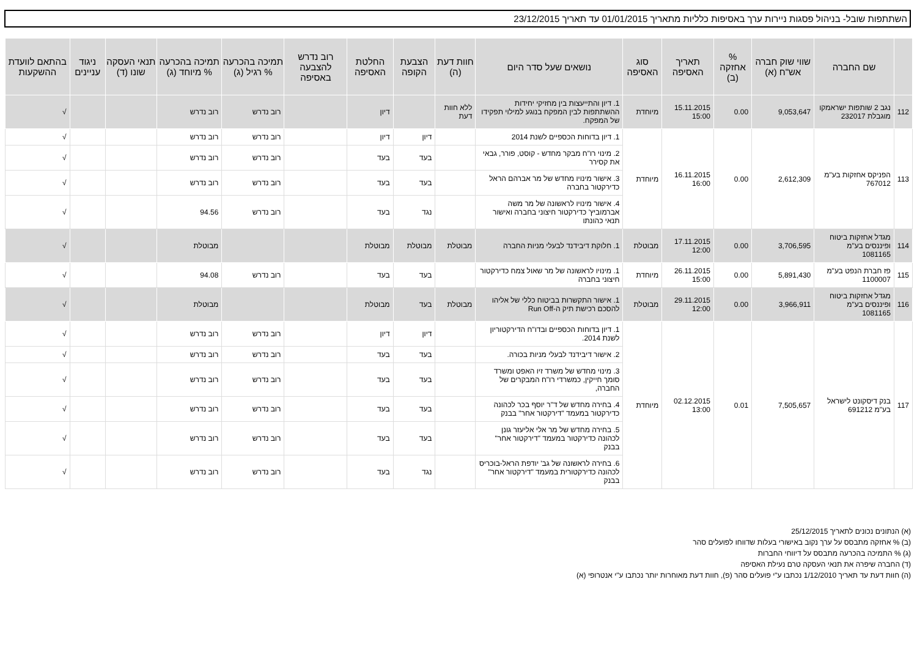השתתפות שובל- בניהול פסגות ניירות ערך באסיפות כלליות מתאריך 01/01/2015 עד תאריך 23/12/2015
| | שם החברה | שווי שוק חברה אש"ח (א) | % אחזקה (ב) | תאריך האסיפה | סוג האסיפה | נושאים שעל סדר היום | חוות דעת (ה) | הצבעת הקופה | החלטת האסיפה | רוב נדרש להצבעה באסיפה | תמיכה בהכרעה % רגיל (ג) | תמיכה בהכרעה % מיוחד (ג) | תנאי העסקה שונו (ד) | ניגוד עניינים | בהתאם לוועדת ההשקעות |
| --- | --- | --- | --- | --- | --- | --- | --- | --- | --- | --- | --- | --- | --- | --- | --- |
| 112 | נגב 2 שותפות ישראמקו מוגבלת 232017 | 9,053,647 | 0.00 | 15.11.2015 15:00 | מיוחדת | 1. דיון והתייעצות בין מחזיקי יחידות ההשתתפות לבין המפקח בנוגע למילוי תפקידו של המפקח. | ללא חוות דעת | | דיון | | רוב נדרש | רוב נדרש | | | √ |
| 113 | הפניקס אחזקות בע"מ 767012 | 2,612,309 | 0.00 | 16.11.2015 16:00 | מיוחדת | 1. דיון בדוחות הכספיים לשנת 2014 | | דיון | דיון | | רוב נדרש | רוב נדרש | | | √ |
| | | | | | | 2. מינוי רו"ח מבקר מחדש - קוסט, פורר, גבאי את קסירר | | בעד | בעד | | רוב נדרש | רוב נדרש | | | √ |
| | | | | | | 3. אישור מינויו מחדש של מר אברהם הראל כדירקטור בחברה | | בעד | בעד | | רוב נדרש | רוב נדרש | | | √ |
| | | | | | | 4. אישור מינויו לראשונה של מר משה אברמוביץ' כדירקטור חיצוני בחברה ואישור תנאי כהונתו | | נגד | בעד | | רוב נדרש | 94.56 | | | √ |
| 114 | מגדל אחזקות ביטוח ופיננסים בע"מ 1081165 | 3,706,595 | 0.00 | 17.11.2015 12:00 | מבוטלת | 1. חלוקת דיבידנד לבעלי מניות החברה | מבוטלת | מבוטלת | מבוטלת | | | מבוטלת | | | √ |
| 115 | פז חברת הנפט בע"מ 1100007 | 5,891,430 | 0.00 | 26.11.2015 15:00 | מיוחדת | 1. מינויו לראשונה של מר שאול צמח כדירקטור חיצוני בחברה | | בעד | בעד | | רוב נדרש | 94.08 | | | √ |
| 116 | מגדל אחזקות ביטוח ופיננסים בע"מ 1081165 | 3,966,911 | 0.00 | 29.11.2015 12:00 | מבוטלת | 1. אישור התקשרות בביטוח כללי של אליהו להסכם רכישת תיק ה-Run Off | מבוטלת | בעד | מבוטלת | | | מבוטלת | | | √ |
| 117 | בנק דיסקונט לישראל בע"מ 691212 | 7,505,657 | 0.01 | 02.12.2015 13:00 | מיוחדת | 1. דיון בדוחות הכספיים ובדו"ח הדירקטוריון לשנת 2014. | | דיון | דיון | | רוב נדרש | רוב נדרש | | | √ |
| | | | | | | 2. אישור דיבידנד לבעלי מניות בכורה. | | בעד | בעד | | רוב נדרש | רוב נדרש | | | √ |
| | | | | | | 3. מינוי מחדש של משרד זיו האפט ומשרד סומך חייקין, כמשרדי רו"ח המבקרים של החברה, | | בעד | בעד | | רוב נדרש | רוב נדרש | | | √ |
| | | | | | | 4. בחירה מחדש של ד"ר יוסף בכר לכהונה כדירקטור במעמד "דירקטור אחר" בבנק | | בעד | בעד | | רוב נדרש | רוב נדרש | | | √ |
| | | | | | | 5. בחירה מחדש של מר אלי אליעזר גונן לכהונה כדירקטור במעמד "דירקטור אחר" בבנק | | בעד | בעד | | רוב נדרש | רוב נדרש | | | √ |
| | | | | | | 6. בחירה לראשונה של גב' יודפת הראל-בוכריס לכהונה כדירקטורית במעמד "דירקטור אחר" בבנק | | נגד | בעד | | רוב נדרש | רוב נדרש | | | √ |
(א) הנתונים נכונים לתאריך 25/12/2015
(ב) % אחזקה מתבסס על ערך נקוב באישורי בעלות שדווחו לפועלים סהר
(ג) % התמיכה בהכרעה מתבסס על דיווחי החברות
(ד) החברה שיפרה את תנאי העסקה טרם נעילת האסיפה
(ה) חוות דעת עד תאריך 1/12/2010 נכתבו ע"י פועלים סהר (פ), חוות דעת מאוחרות יותר נכתבו ע"י אנטרופי (א)